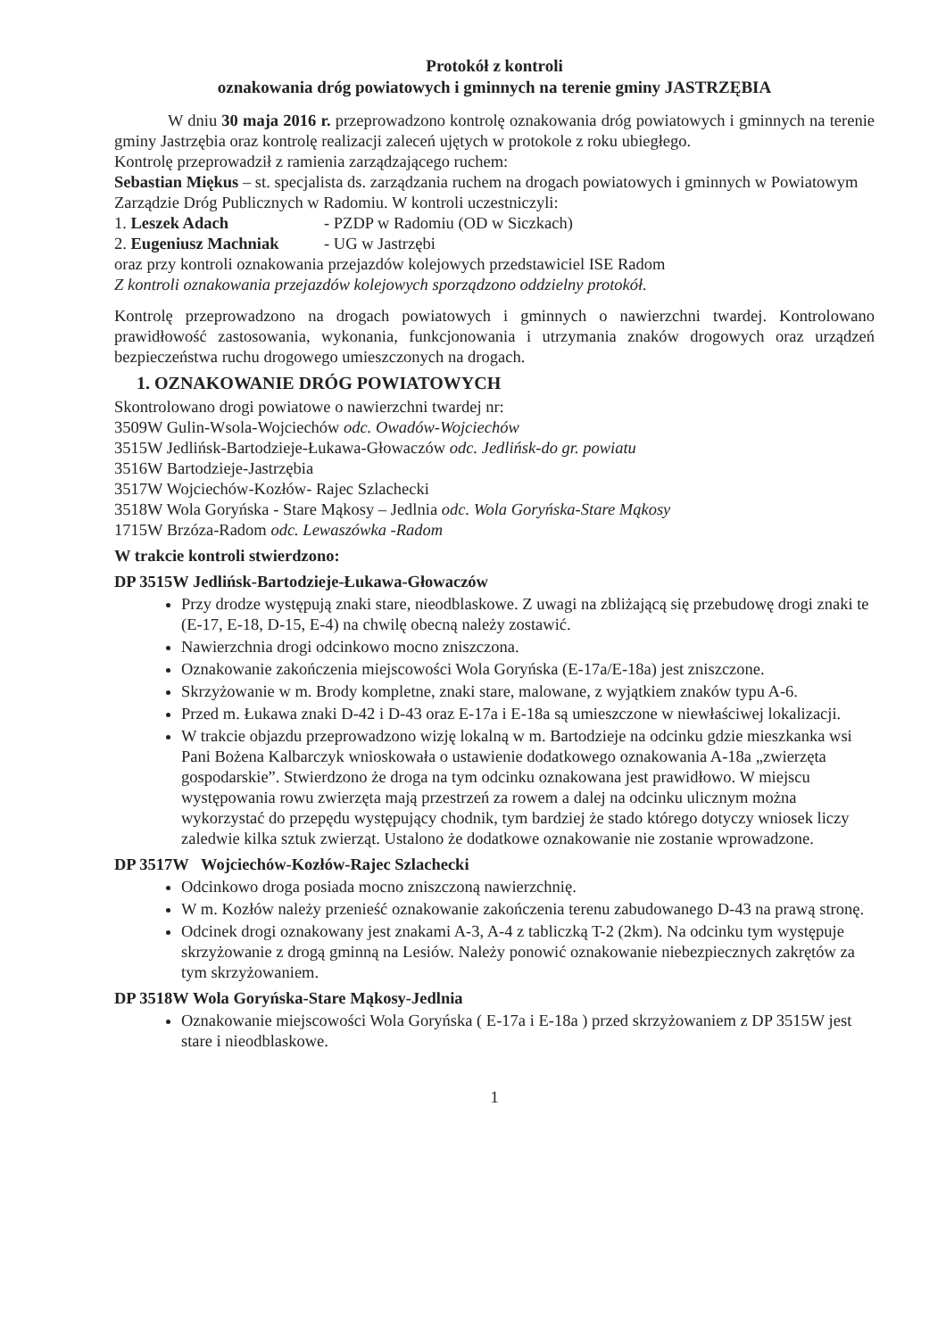Protokół z kontroli
oznakowania dróg powiatowych i gminnych na terenie gminy JASTRZĘBIA
W dniu 30 maja 2016 r. przeprowadzono kontrolę oznakowania dróg powiatowych i gminnych na terenie gminy Jastrzębia oraz kontrolę realizacji zaleceń ujętych w protokole z roku ubiegłego.
Kontrolę przeprowadził z ramienia zarządzającego ruchem:
Sebastian Miękus – st. specjalista ds. zarządzania ruchem na drogach powiatowych i gminnych w Powiatowym Zarządzie Dróg Publicznych w Radomiu. W kontroli uczestniczyli:
1. Leszek Adach - PZDP w Radomiu (OD w Siczkach)
2. Eugeniusz Machniak - UG w Jastrzębi
oraz przy kontroli oznakowania przejazdów kolejowych przedstawiciel ISE Radom
Z kontroli oznakowania przejazdów kolejowych sporządzono oddzielny protokół.
Kontrolę przeprowadzono na drogach powiatowych i gminnych o nawierzchni twardej. Kontrolowano prawidłowość zastosowania, wykonania, funkcjonowania i utrzymania znaków drogowych oraz urządzeń bezpieczeństwa ruchu drogowego umieszczonych na drogach.
1. OZNAKOWANIE DRÓG POWIATOWYCH
Skontrolowano drogi powiatowe o nawierzchni twardej nr:
3509W Gulin-Wsola-Wojciechów odc. Owadów-Wojciechów
3515W Jedlińsk-Bartodzieje-Łukawa-Głowaczów odc. Jedlińsk-do gr. powiatu
3516W Bartodzieje-Jastrzębia
3517W Wojciechów-Kozłów- Rajec Szlachecki
3518W Wola Goryńska - Stare Mąkosy – Jedlnia odc. Wola Goryńska-Stare Mąkosy
1715W Brzóza-Radom odc. Lewaszówka -Radom
W trakcie kontroli stwierdzono:
DP 3515W Jedlińsk-Bartodzieje-Łukawa-Głowaczów
Przy drodze występują znaki stare, nieodblaskowe. Z uwagi na zbliżającą się przebudowę drogi znaki te (E-17, E-18, D-15, E-4) na chwilę obecną należy zostawić.
Nawierzchnia drogi odcinkowo mocno zniszczona.
Oznakowanie zakończenia miejscowości Wola Goryńska (E-17a/E-18a) jest zniszczone.
Skrzyżowanie w m. Brody kompletne, znaki stare, malowane, z wyjątkiem znaków typu A-6.
Przed m. Łukawa znaki D-42 i D-43 oraz E-17a i E-18a są umieszczone w niewłaściwej lokalizacji.
W trakcie objazdu przeprowadzono wizję lokalną w m. Bartodzieje na odcinku gdzie mieszkanka wsi Pani Bożena Kalbarczyk wnioskowała o ustawienie dodatkowego oznakowania A-18a „zwierzęta gospodarskie”. Stwierdzono że droga na tym odcinku oznakowana jest prawidłowo. W miejscu występowania rowu zwierzęta mają przestrzeń za rowem a dalej na odcinku ulicznym można wykorzystać do przepędu występujący chodnik, tym bardziej że stado którego dotyczy wniosek liczy zaledwie kilka sztuk zwierząt. Ustalono że dodatkowe oznakowanie nie zostanie wprowadzone.
DP 3517W Wojciechów-Kozłów-Rajec Szlachecki
Odcinkowo droga posiada mocno zniszczoną nawierzchnię.
W m. Kozłów należy przenieść oznakowanie zakończenia terenu zabudowanego D-43 na prawą stronę.
Odcinek drogi oznakowany jest znakami A-3, A-4 z tabliczką T-2 (2km). Na odcinku tym występuje skrzyżowanie z drogą gminną na Lesiów. Należy ponowić oznakowanie niebezpiecznych zakrętów za tym skrzyżowaniem.
DP 3518W Wola Goryńska-Stare Mąkosy-Jedlnia
Oznakowanie miejscowości Wola Goryńska ( E-17a i E-18a ) przed skrzyżowaniem z DP 3515W jest stare i nieodblaskowe.
1